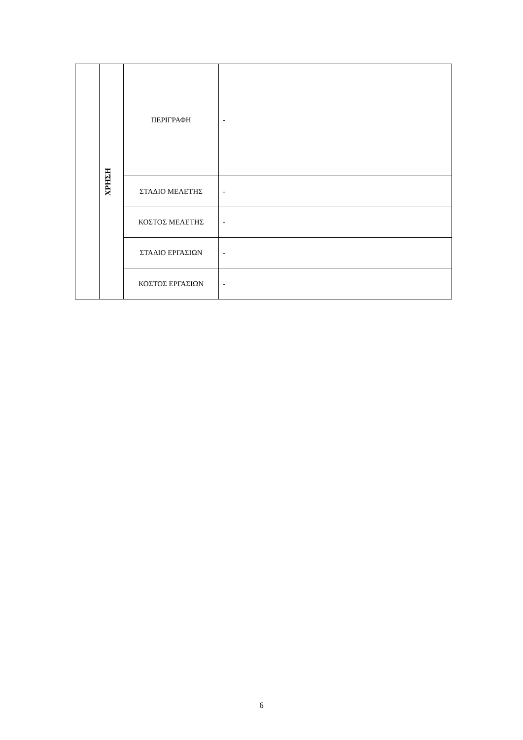| | ΧΡΗΣΗ | ΠΕΡΙΓΡΑΦΗ | - |
| | | ΣΤΑΔΙΟ ΜΕΛΕΤΗΣ | - |
| | | ΚΟΣΤΟΣ ΜΕΛΕΤΗΣ | - |
| | | ΣΤΑΔΙΟ ΕΡΓΑΣΙΩΝ | - |
| | | ΚΟΣΤΟΣ ΕΡΓΑΣΙΩΝ | - |
6